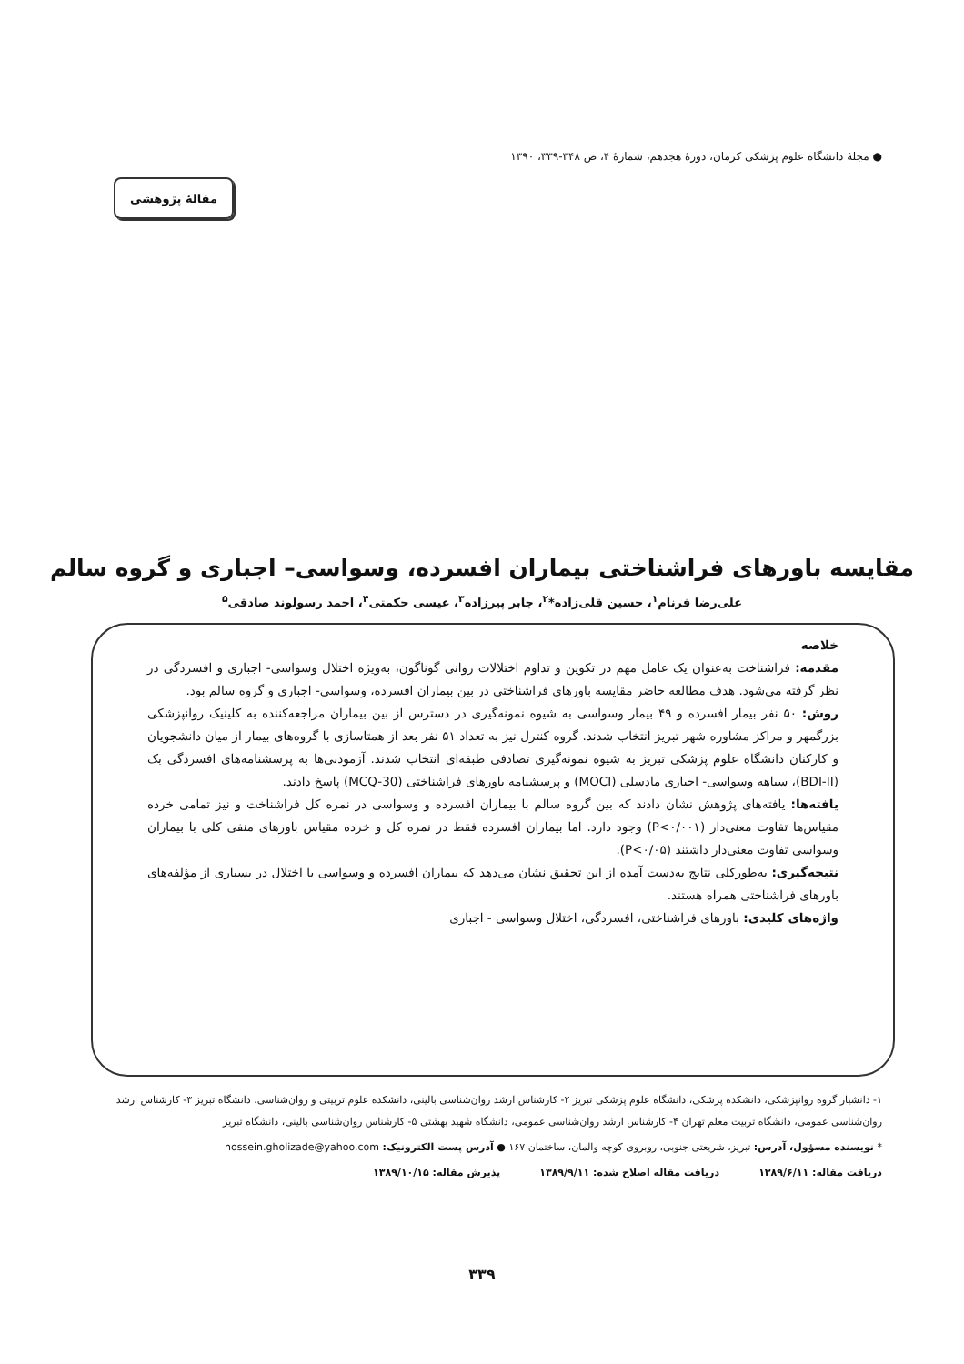● مجلهٔ دانشگاه علوم پزشکی کرمان، دورهٔ هجدهم، شمارهٔ ۴، ص ۳۴۸-۳۳۹، ۱۳۹۰
مقالهٔ پژوهشی
مقایسه باورهای فراشناختی بیماران افسرده، وسواسی– اجباری و گروه سالم
علی‌رضا فرنام<sup>۱</sup>، حسین قلی‌زاده*<sup>۲</sup>، جابر پیرزاده<sup>۳</sup>، عیسی حکمتی<sup>۴</sup>، احمد رسولوند صادقی<sup>۵</sup>
خلاصه
مقدمه: فراشناخت به‌عنوان یک عامل مهم در تکوین و تداوم اختلالات روانی گوناگون، به‌ویژه اختلال وسواسی- اجباری و افسردگی در نظر گرفته می‌شود. هدف مطالعه حاضر مقایسه باورهای فراشناختی در بین بیماران افسرده، وسواسی- اجباری و گروه سالم بود.
روش: ۵۰ نفر بیمار افسرده و ۴۹ بیمار وسواسی به شیوه نمونه‌گیری در دسترس از بین بیماران مراجعه‌کننده به کلینیک روانپزشکی بزرگمهر و مراکز مشاوره شهر تبریز انتخاب شدند. گروه کنترل نیز به تعداد ۵۱ نفر بعد از همتاسازی با گروه‌های بیمار از میان دانشجویان و کارکنان دانشگاه علوم پزشکی تبریز به شیوه نمونه‌گیری تصادفی طبقه‌ای انتخاب شدند. آزمودنی‌ها به پرسشنامه‌های افسردگی بک (BDI-II)، سیاهه وسواسی- اجباری مادسلی (MOCI) و پرسشنامه باورهای فراشناختی (MCQ-30) پاسخ دادند.
یافته‌ها: یافته‌های پژوهش نشان دادند که بین گروه سالم با بیماران افسرده و وسواسی در نمره کل فراشناخت و نیز تمامی خرده مقیاس‌ها تفاوت معنی‌دار (P<۰/۰۰۱) وجود دارد. اما بیماران افسرده فقط در نمره کل و خرده مقیاس باورهای منفی کلی با بیماران وسواسی تفاوت معنی‌دار داشتند (P<۰/۰۵).
نتیجه‌گیری: به‌طورکلی نتایج به‌دست آمده از این تحقیق نشان می‌دهد که بیماران افسرده و وسواسی با اختلال در بسیاری از مؤلفه‌های باورهای فراشناختی همراه هستند.
واژه‌های کلیدی: باورهای فراشناختی، افسردگی، اختلال وسواسی - اجباری
۱- دانشیار گروه روانپزشکی، دانشکده پزشکی، دانشگاه علوم پزشکی تبریز ۲- کارشناس ارشد روان‌شناسی بالینی، دانشکده علوم تربیتی و روان‌شناسی، دانشگاه تبریز ۳- کارشناس ارشد روان‌شناسی عمومی، دانشگاه تربیت معلم تهران ۴- کارشناس ارشد روان‌شناسی عمومی، دانشگاه شهید بهشتی ۵- کارشناس روان‌شناسی بالینی، دانشگاه تبریز
* نویسنده مسؤول، آدرس: تبریز، شریعتی جنوبی، روبروی کوچه والمان، ساختمان ۱۶۷ ● آدرس پست الکترونیک: hossein.gholizade@yahoo.com
دریافت مقاله: ۱۳۸۹/۶/۱۱ دریافت مقاله اصلاح شده: ۱۳۸۹/۹/۱۱ پذیرش مقاله: ۱۳۸۹/۱۰/۱۵
۳۳۹